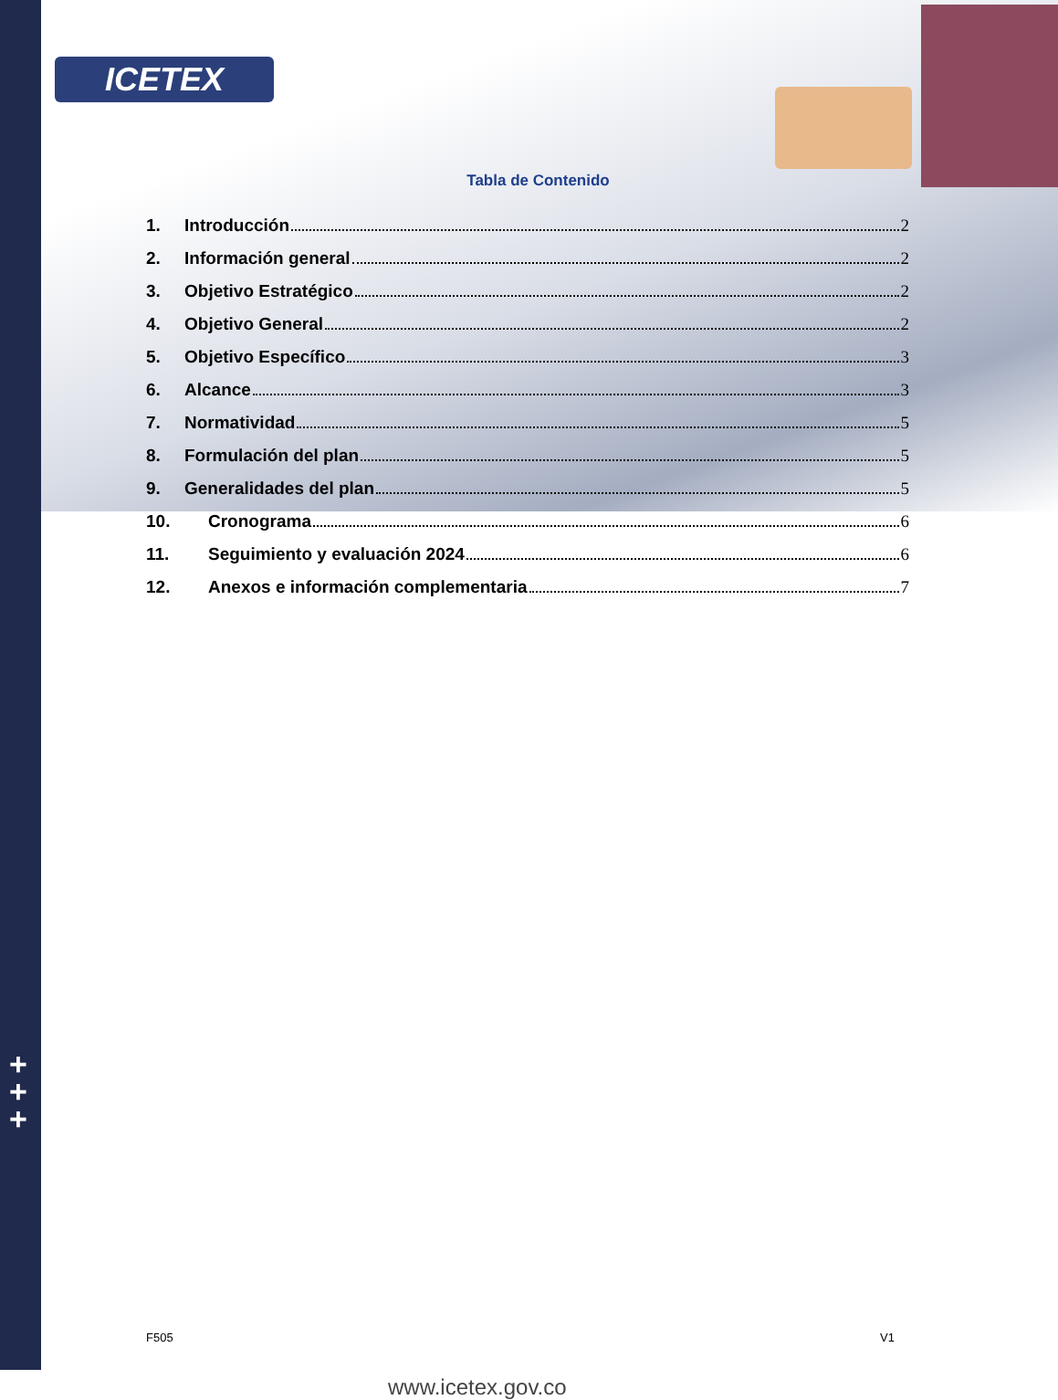ICETEX
+
+
+
Tabla de Contenido
1. Introducción 2
2. Información general 2
3. Objetivo Estratégico 2
4. Objetivo General 2
5. Objetivo Específico 3
6. Alcance 3
7. Normatividad 5
8. Formulación del plan 5
9. Generalidades del plan 5
10. Cronograma 6
11. Seguimiento y evaluación 2024 6
12. Anexos e información complementaria 7
F505 V1 www.icetex.gov.co